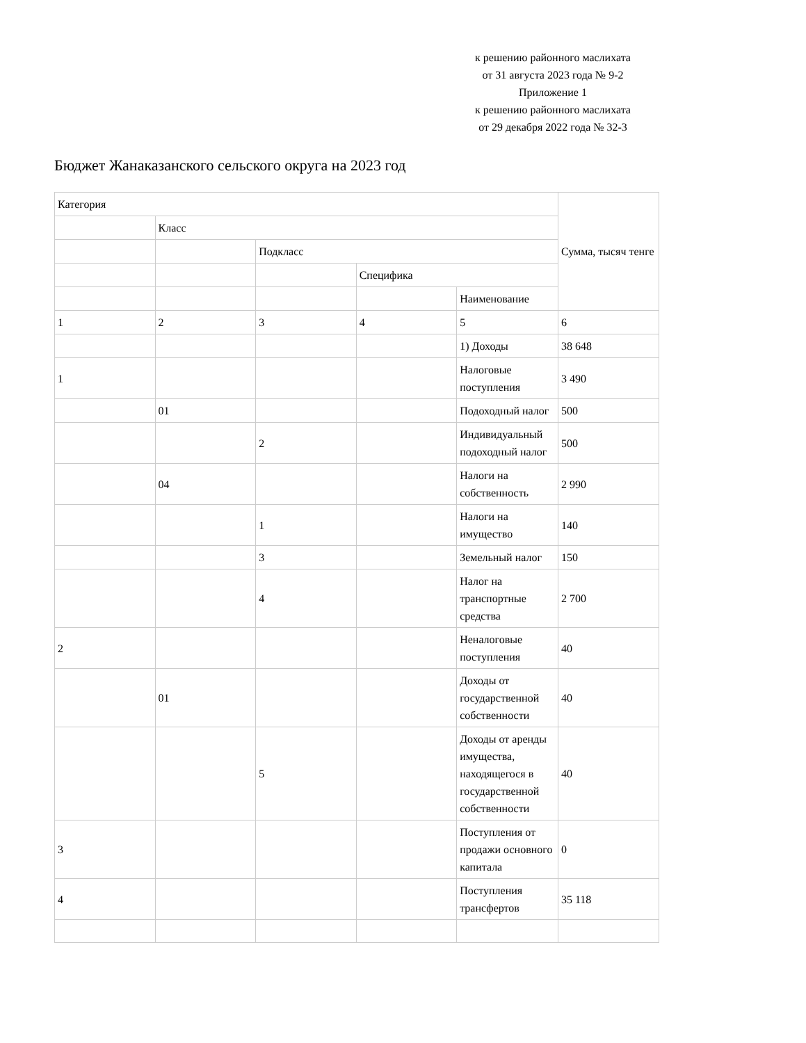к решению районного маслихата
от 31 августа 2023 года № 9-2
Приложение 1
к решению районного маслихата
от 29 декабря 2022 года № 32-3
Бюджет Жанаказанского сельского округа на 2023 год
| Категория | | | | | Сумма, тысяч тенге |
| | Класс | | | | |
| | | Подкласс | | | |
| | | | Специфика | | |
| | | | | Наименование | |
| 1 | 2 | 3 | 4 | 5 | 6 |
| | | | | 1) Доходы | 38 648 |
| 1 | | | | Налоговые поступления | 3 490 |
| | 01 | | | Подоходный налог | 500 |
| | | 2 | | Индивидуальный подоходный налог | 500 |
| | 04 | | | Налоги на собственность | 2 990 |
| | | 1 | | Налоги на имущество | 140 |
| | | 3 | | Земельный налог | 150 |
| | | 4 | | Налог на транспортные средства | 2 700 |
| 2 | | | | Неналоговые поступления | 40 |
| | 01 | | | Доходы от государственной собственности | 40 |
| | | 5 | | Доходы от аренды имущества, находящегося в государственной собственности | 40 |
| 3 | | | | Поступления от продажи основного капитала | 0 |
| 4 | | | | Поступления трансфертов | 35 118 |